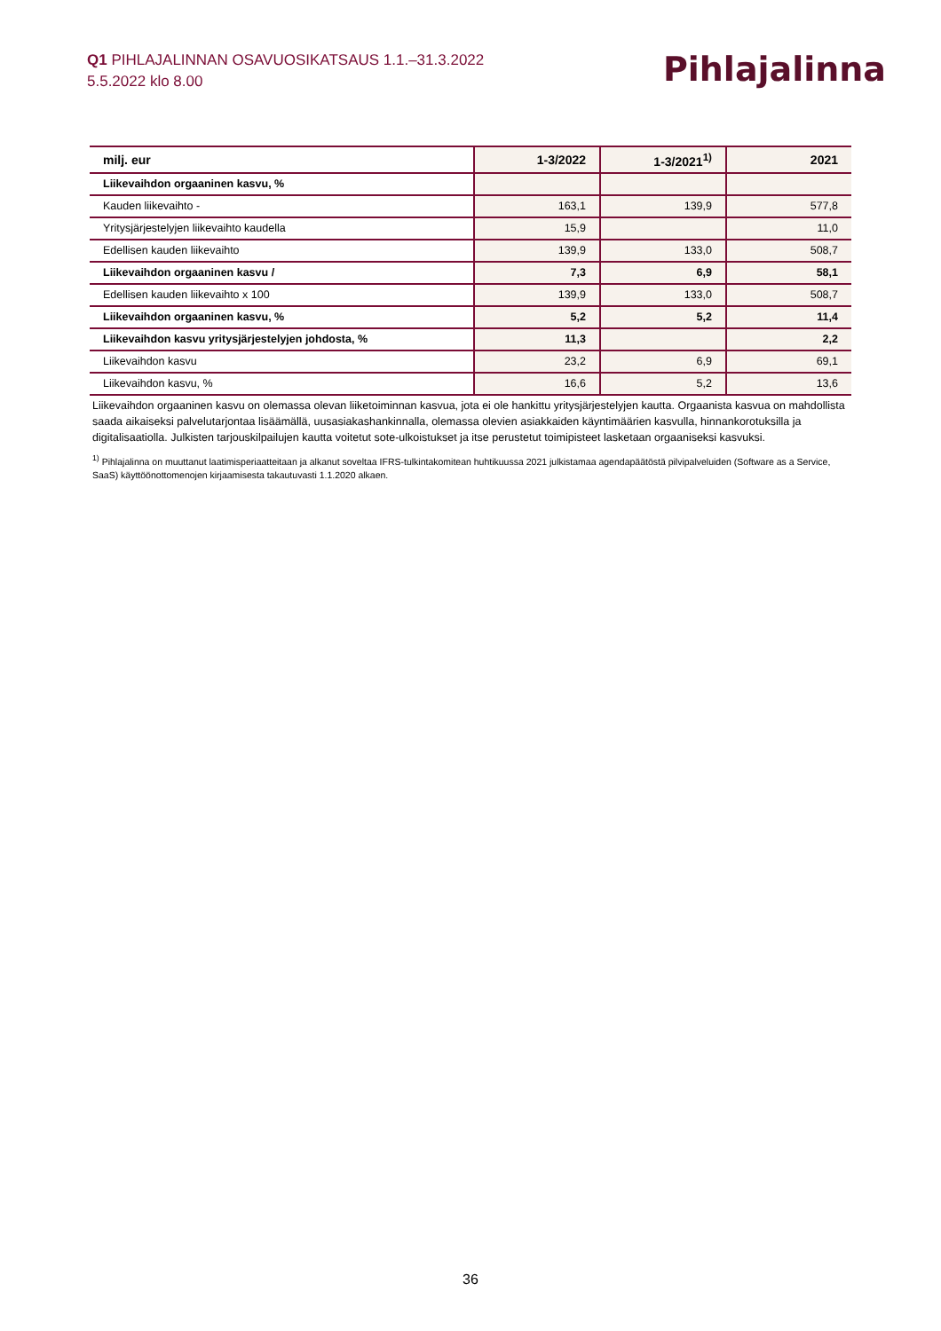Q1 PIHLAJALINNAN OSAVUOSIKATSAUS 1.1.–31.3.2022
5.5.2022 klo 8.00
Pihlajalinna
| milj. eur | 1-3/2022 | 1-3/2021<sup>1)</sup> | 2021 |
| --- | --- | --- | --- |
| Liikevaihdon orgaaninen kasvu, % | | | |
| Kauden liikevaihto - | 163,1 | 139,9 | 577,8 |
| Yritysjärjestelyjen liikevaihto kaudella | 15,9 | | 11,0 |
| Edellisen kauden liikevaihto | 139,9 | 133,0 | 508,7 |
| Liikevaihdon orgaaninen kasvu / | 7,3 | 6,9 | 58,1 |
| Edellisen kauden liikevaihto x 100 | 139,9 | 133,0 | 508,7 |
| Liikevaihdon orgaaninen kasvu, % | 5,2 | 5,2 | 11,4 |
| Liikevaihdon kasvu yritysjärjestelyjen johdosta, % | 11,3 | | 2,2 |
| Liikevaihdon kasvu | 23,2 | 6,9 | 69,1 |
| Liikevaihdon kasvu, % | 16,6 | 5,2 | 13,6 |
Liikevaihdon orgaaninen kasvu on olemassa olevan liiketoiminnan kasvua, jota ei ole hankittu yritysjärjestelyjen kautta. Orgaanista kasvua on mahdollista saada aikaiseksi palvelutarjontaa lisäämällä, uusasiakashankinnalla, olemassa olevien asiakkaiden käyntimäärien kasvulla, hinnankorotuksilla ja digitalisaatiolla. Julkisten tarjouskilpailujen kautta voitetut sote-ulkoistukset ja itse perustetut toimipisteet lasketaan orgaaniseksi kasvuksi.
<sup>1)</sup> Pihlajalinna on muuttanut laatimisperiaatteitaan ja alkanut soveltaa IFRS-tulkintakomitean huhtikuussa 2021 julkistamaa agendapäätöstä pilvipalveluiden (Software as a Service, SaaS) käyttöönottomenojen kirjaamisesta takautuvasti 1.1.2020 alkaen.
36